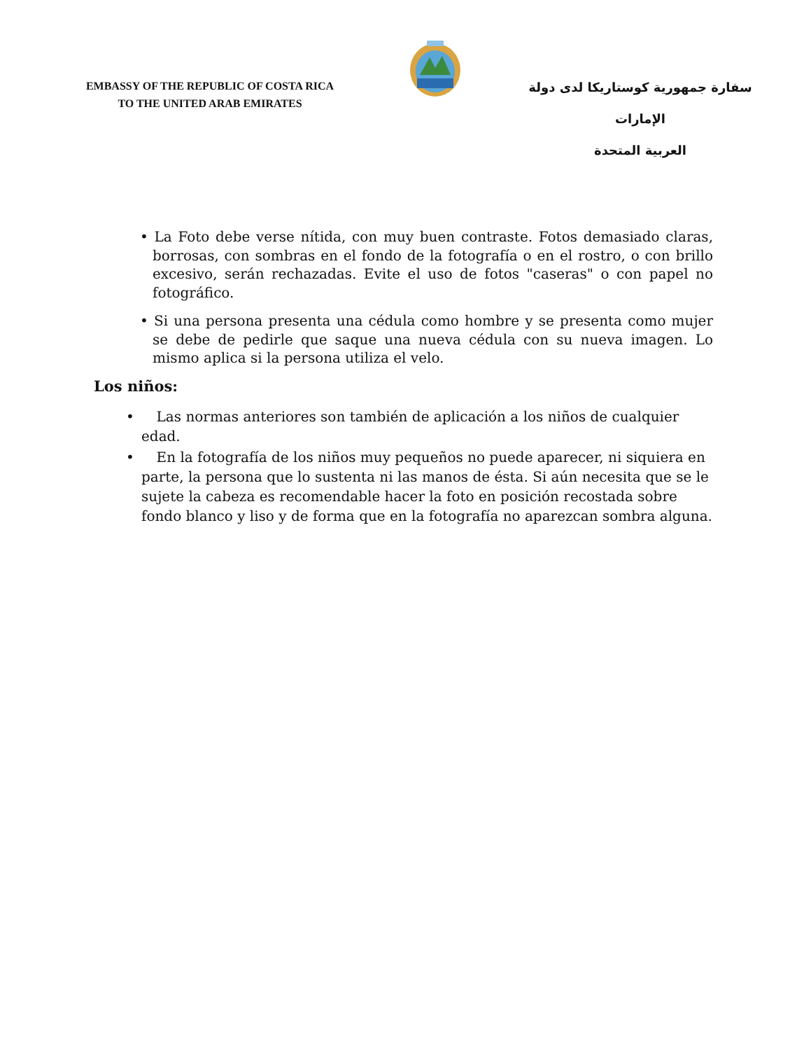EMBASSY OF THE REPUBLIC OF COSTA RICA
TO THE UNITED ARAB EMIRATES
سفارة جمهورية كوستاريكا لدى دولة الإمارات
العربية المتحدة
• La Foto debe verse nítida, con muy buen contraste. Fotos demasiado claras, borrosas, con sombras en el fondo de la fotografía o en el rostro, o con brillo excesivo, serán rechazadas. Evite el uso de fotos "caseras" o con papel no fotográfico.
• Si una persona presenta una cédula como hombre y se presenta como mujer se debe de pedirle que saque una nueva cédula con su nueva imagen. Lo mismo aplica si la persona utiliza el velo.
Los niños:
• Las normas anteriores son también de aplicación a los niños de cualquier edad.
• En la fotografía de los niños muy pequeños no puede aparecer, ni siquiera en parte, la persona que lo sustenta ni las manos de ésta. Si aún necesita que se le sujete la cabeza es recomendable hacer la foto en posición recostada sobre fondo blanco y liso y de forma que en la fotografía no aparezcan sombra alguna.